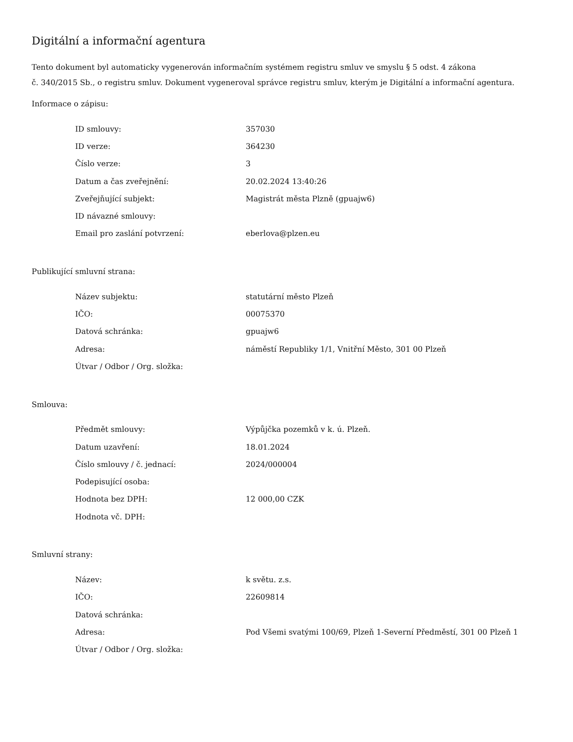Digitální a informační agentura
Tento dokument byl automaticky vygenerován informačním systémem registru smluv ve smyslu § 5 odst. 4 zákona
č. 340/2015 Sb., o registru smluv. Dokument vygeneroval správce registru smluv, kterým je Digitální a informační agentura.
Informace o zápisu:
| ID smlouvy: | 357030 |
| ID verze: | 364230 |
| Číslo verze: | 3 |
| Datum a čas zveřejnění: | 20.02.2024 13:40:26 |
| Zveřejňující subjekt: | Magistrát města Plzně (gpuajw6) |
| ID návazné smlouvy: | |
| Email pro zaslání potvrzení: | eberlova@plzen.eu |
Publikující smluvní strana:
| Název subjektu: | statutární město Plzeň |
| IČO: | 00075370 |
| Datová schránka: | gpuajw6 |
| Adresa: | náměstí Republiky 1/1, Vnitřní Město, 301 00 Plzeň |
| Útvar / Odbor / Org. složka: | |
Smlouva:
| Předmět smlouvy: | Výpůjčka pozemků v k. ú. Plzeň. |
| Datum uzavření: | 18.01.2024 |
| Číslo smlouvy / č. jednací: | 2024/000004 |
| Podepisující osoba: | |
| Hodnota bez DPH: | 12 000,00 CZK |
| Hodnota vč. DPH: | |
Smluvní strany:
| Název: | k světu. z.s. |
| IČO: | 22609814 |
| Datová schránka: | |
| Adresa: | Pod Všemi svatými 100/69, Plzeň 1-Severní Předměstí, 301 00 Plzeň 1 |
| Útvar / Odbor / Org. složka: | |